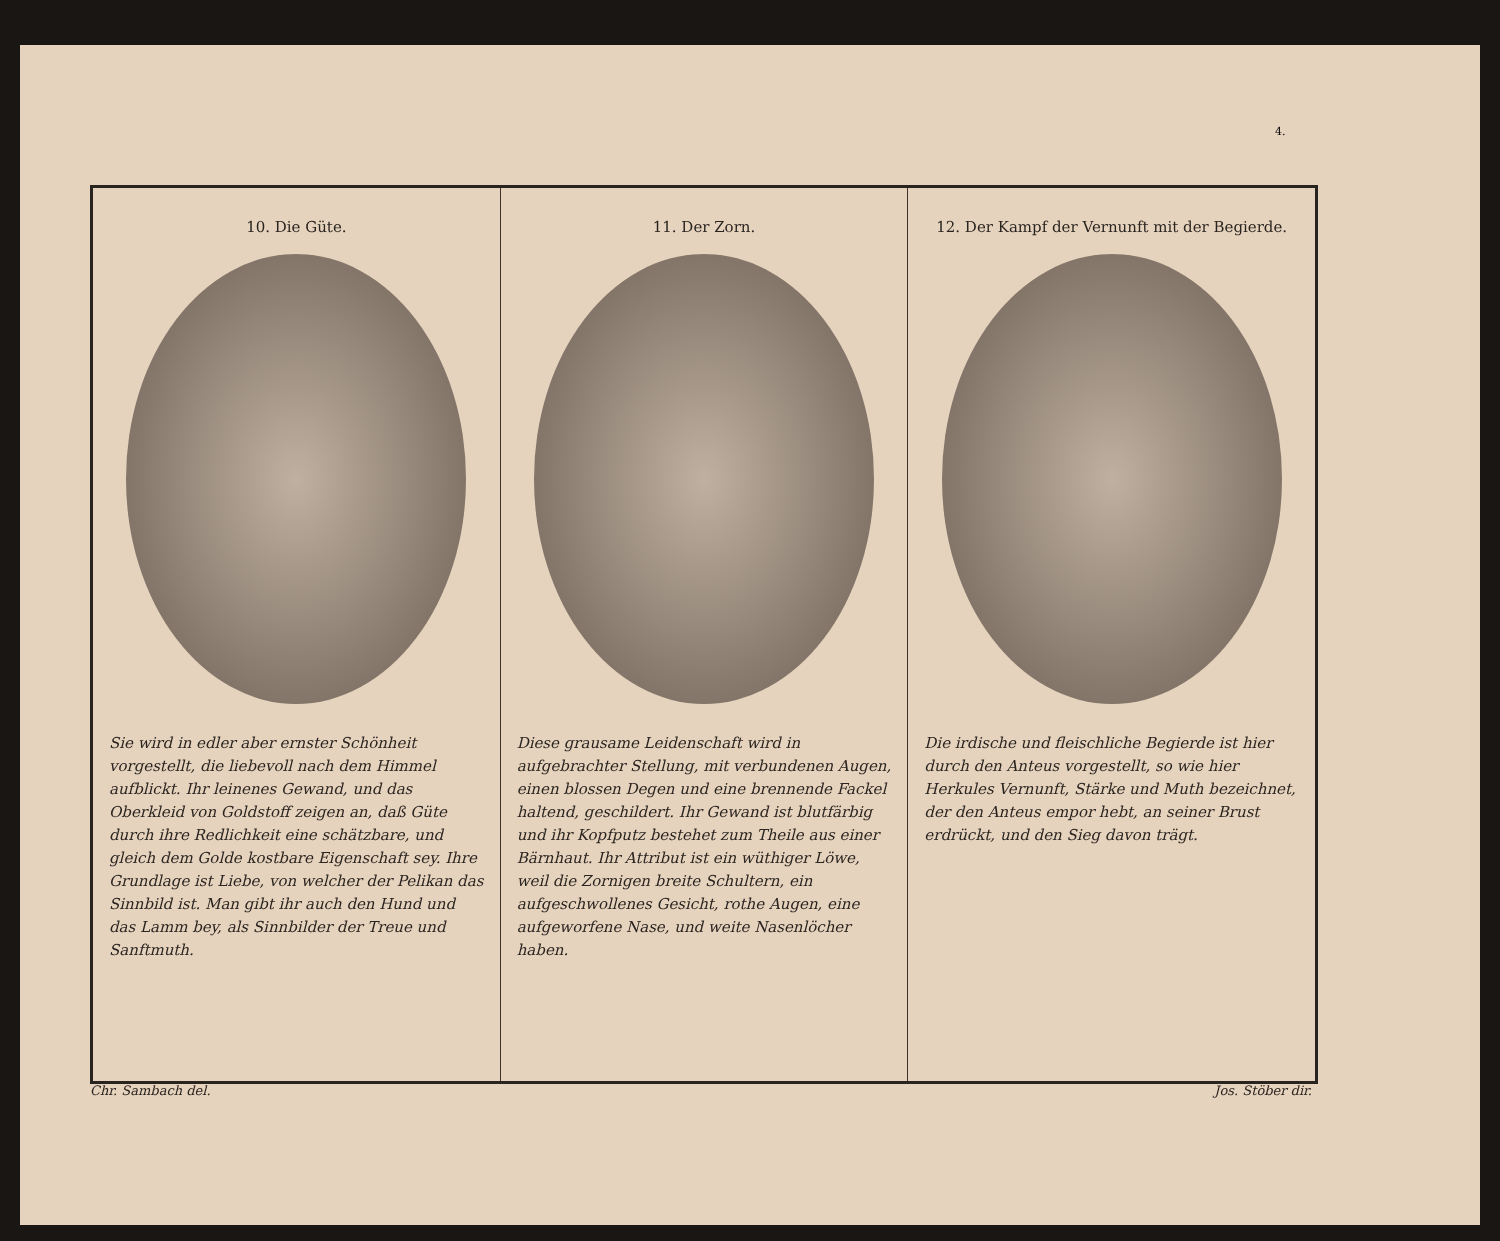4.
10. Die Güte.
Sie wird in edler aber ernster Schönheit vorgestellt, die liebevoll nach dem Himmel aufblickt. Ihr leinenes Gewand, und das Oberkleid von Goldstoff zeigen an, daß Güte durch ihre Redlichkeit eine schätzbare, und gleich dem Golde kostbare Eigenschaft sey. Ihre Grundlage ist Liebe, von welcher der Pelikan das Sinnbild ist. Man gibt ihr auch den Hund und das Lamm bey, als Sinnbilder der Treue und Sanftmuth.
11. Der Zorn.
Diese grausame Leidenschaft wird in aufgebrachter Stellung, mit verbundenen Augen, einen blossen Degen und eine brennende Fackel haltend, geschildert. Ihr Gewand ist blutfärbig und ihr Kopfputz bestehet zum Theile aus einer Bärnhaut. Ihr Attribut ist ein wüthiger Löwe, weil die Zornigen breite Schultern, ein aufgeschwollenes Gesicht, rothe Augen, eine aufgeworfene Nase, und weite Nasenlöcher haben.
12. Der Kampf der Vernunft mit der Begierde.
Die irdische und fleischliche Begierde ist hier durch den Anteus vorgestellt, so wie hier Herkules Vernunft, Stärke und Muth bezeichnet, der den Anteus empor hebt, an seiner Brust erdrückt, und den Sieg davon trägt.
Chr. Sambach del. Jos. Stöber dir.